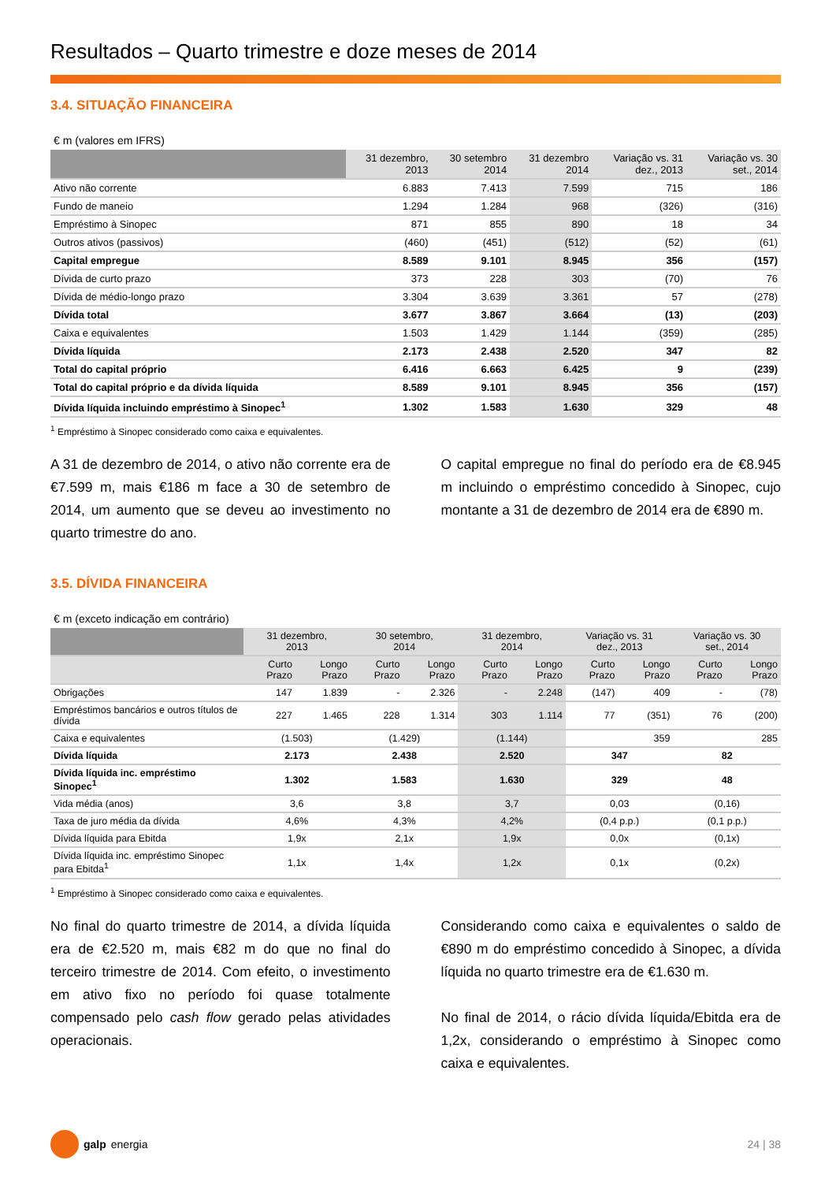Resultados – Quarto trimestre e doze meses de 2014
3.4. SITUAÇÃO FINANCEIRA
€ m (valores em IFRS)
| | 31 dezembro, 2013 | 30 setembro 2014 | 31 dezembro 2014 | Variação vs. 31 dez., 2013 | Variação vs. 30 set., 2014 |
| --- | --- | --- | --- | --- | --- |
| Ativo não corrente | 6.883 | 7.413 | 7.599 | 715 | 186 |
| Fundo de maneio | 1.294 | 1.284 | 968 | (326) | (316) |
| Empréstimo à Sinopec | 871 | 855 | 890 | 18 | 34 |
| Outros ativos (passivos) | (460) | (451) | (512) | (52) | (61) |
| Capital empregue | 8.589 | 9.101 | 8.945 | 356 | (157) |
| Dívida de curto prazo | 373 | 228 | 303 | (70) | 76 |
| Dívida de médio-longo prazo | 3.304 | 3.639 | 3.361 | 57 | (278) |
| Dívida total | 3.677 | 3.867 | 3.664 | (13) | (203) |
| Caixa e equivalentes | 1.503 | 1.429 | 1.144 | (359) | (285) |
| Dívida líquida | 2.173 | 2.438 | 2.520 | 347 | 82 |
| Total do capital próprio | 6.416 | 6.663 | 6.425 | 9 | (239) |
| Total do capital próprio e da dívida líquida | 8.589 | 9.101 | 8.945 | 356 | (157) |
| Dívida líquida incluindo empréstimo à Sinopec<sup>1</sup> | 1.302 | 1.583 | 1.630 | 329 | 48 |
<sup>1</sup> Empréstimo à Sinopec considerado como caixa e equivalentes.
A 31 de dezembro de 2014, o ativo não corrente era de €7.599 m, mais €186 m face a 30 de setembro de 2014, um aumento que se deveu ao investimento no quarto trimestre do ano.
O capital empregue no final do período era de €8.945 m incluindo o empréstimo concedido à Sinopec, cujo montante a 31 de dezembro de 2014 era de €890 m.
3.5. DÍVIDA FINANCEIRA
€ m (exceto indicação em contrário)
| | 31 dezembro, 2013 | | 30 setembro, 2014 | | 31 dezembro, 2014 | | Variação vs. 31 dez., 2013 | | Variação vs. 30 set., 2014 | |
| --- | --- | --- | --- | --- | --- | --- | --- | --- | --- | --- |
| | Curto Prazo | Longo Prazo | Curto Prazo | Longo Prazo | Curto Prazo | Longo Prazo | Curto Prazo | Longo Prazo | Curto Prazo | Longo Prazo |
| Obrigações | 147 | 1.839 | - | 2.326 | - | 2.248 | (147) | 409 | - | (78) |
| Empréstimos bancários e outros títulos de dívida | 227 | 1.465 | 228 | 1.314 | 303 | 1.114 | 77 | (351) | 76 | (200) |
| Caixa e equivalentes | (1.503) | | (1.429) | | (1.144) | | 359 | | 285 | |
| Dívida líquida | 2.173 | | 2.438 | | 2.520 | | 347 | | 82 | |
| Dívida líquida inc. empréstimo Sinopec<sup>1</sup> | 1.302 | | 1.583 | | 1.630 | | 329 | | 48 | |
| Vida média (anos) | 3,6 | | 3,8 | | 3,7 | | 0,03 | | (0,16) | |
| Taxa de juro média da dívida | 4,6% | | 4,3% | | 4,2% | | (0,4 p.p.) | | (0,1 p.p.) | |
| Dívida líquida para Ebitda | 1,9x | | 2,1x | | 1,9x | | 0,0x | | (0,1x) | |
| Dívida líquida inc. empréstimo Sinopec para Ebitda<sup>1</sup> | 1,1x | | 1,4x | | 1,2x | | 0,1x | | (0,2x) | |
<sup>1</sup> Empréstimo à Sinopec considerado como caixa e equivalentes.
No final do quarto trimestre de 2014, a dívida líquida era de €2.520 m, mais €82 m do que no final do terceiro trimestre de 2014. Com efeito, o investimento em ativo fixo no período foi quase totalmente compensado pelo cash flow gerado pelas atividades operacionais.
Considerando como caixa e equivalentes o saldo de €890 m do empréstimo concedido à Sinopec, a dívida líquida no quarto trimestre era de €1.630 m.
No final de 2014, o rácio dívida líquida/Ebitda era de 1,2x, considerando o empréstimo à Sinopec como caixa e equivalentes.
galp energia 24 | 38